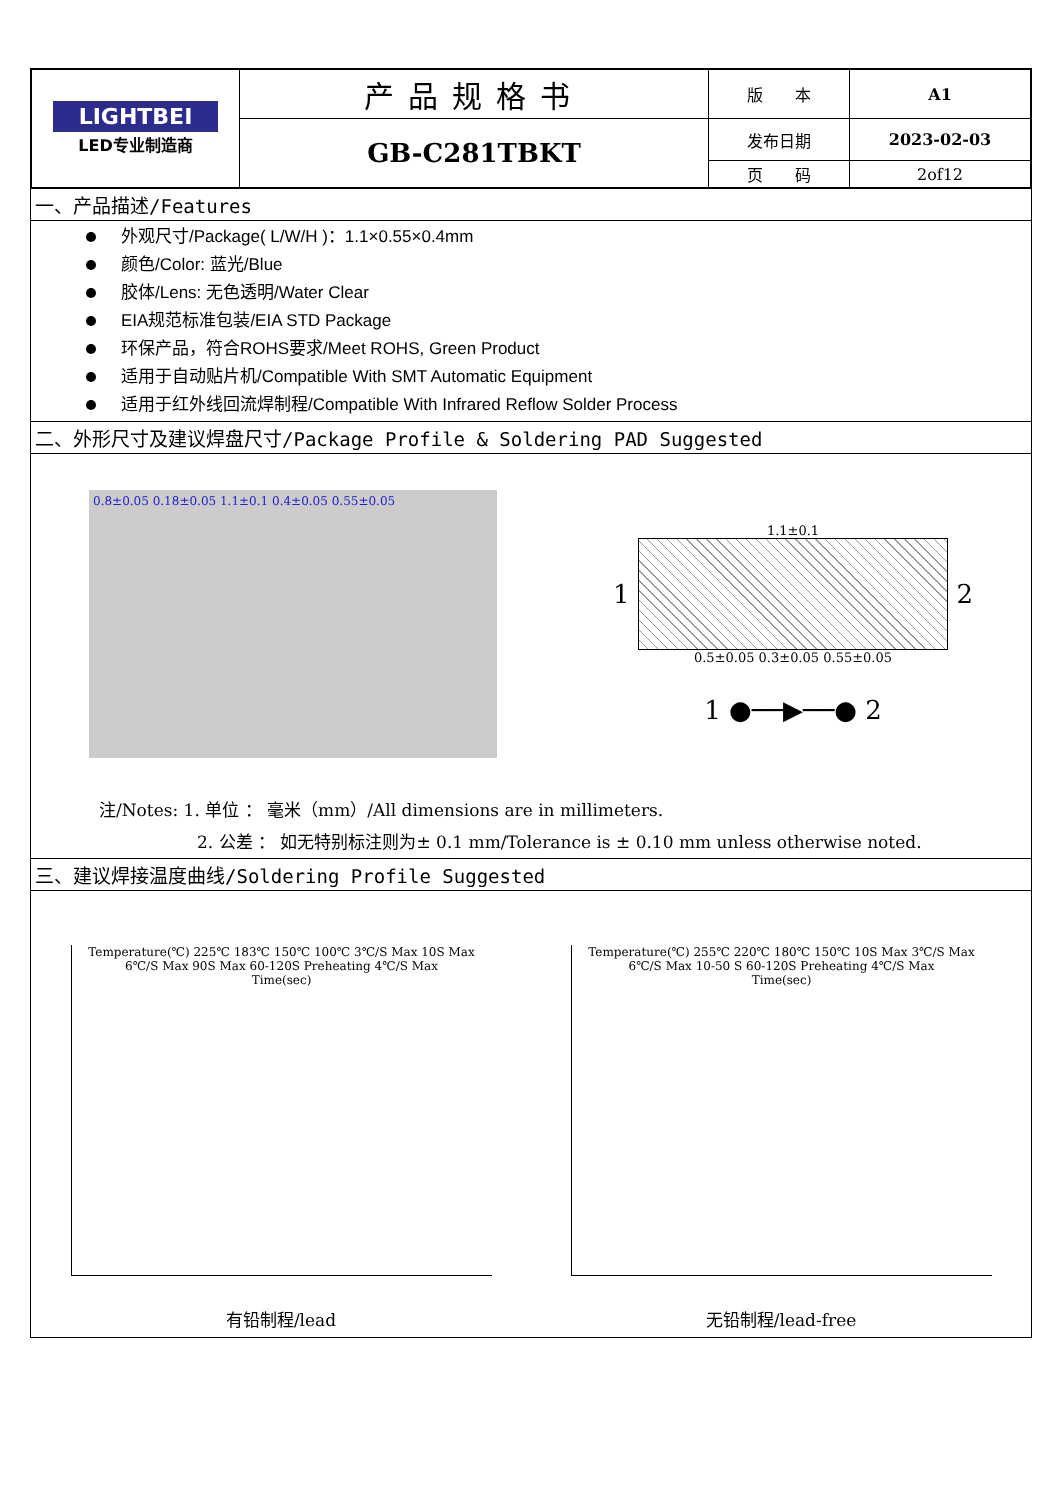| LIGHTBEI LED专业制造商 | 产品规格书 | 版 本 | A1 |
| | GB-C281TBKT | 发布日期 | 2023-02-03 |
| | | 页 码 | 2of12 |
一、产品描述/Features
外观尺寸/Package( L/W/H )：1.1×0.55×0.4mm
颜色/Color: 蓝光/Blue
胶体/Lens: 无色透明/Water Clear
EIA规范标准包装/EIA STD Package
环保产品，符合ROHS要求/Meet ROHS, Green Product
适用于自动贴片机/Compatible With SMT Automatic Equipment
适用于红外线回流焊制程/Compatible With Infrared Reflow Solder Process
二、外形尺寸及建议焊盘尺寸/Package Profile & Soldering PAD Suggested
0.8±0.05 0.18±0.05 1.1±0.1 0.4±0.05 0.55±0.05
1.1±0.1
1
2
0.5±0.05 0.3±0.05 0.55±0.05
1 ●──▶──● 2
注/Notes: 1. 单位 ： 毫米（mm）/All dimensions are in millimeters.
2. 公差 ： 如无特别标注则为± 0.1 mm/Tolerance is ± 0.10 mm unless otherwise noted.
三、建议焊接温度曲线/Soldering Profile Suggested
Temperature(℃) 225℃ 183℃ 150℃ 100℃ 3℃/S Max 10S Max 6℃/S Max 90S Max 60-120S Preheating 4℃/S Max
Time(sec)
有铅制程/lead
Temperature(℃) 255℃ 220℃ 180℃ 150℃ 10S Max 3℃/S Max 6℃/S Max 10-50 S 60-120S Preheating 4℃/S Max
Time(sec)
无铅制程/lead-free